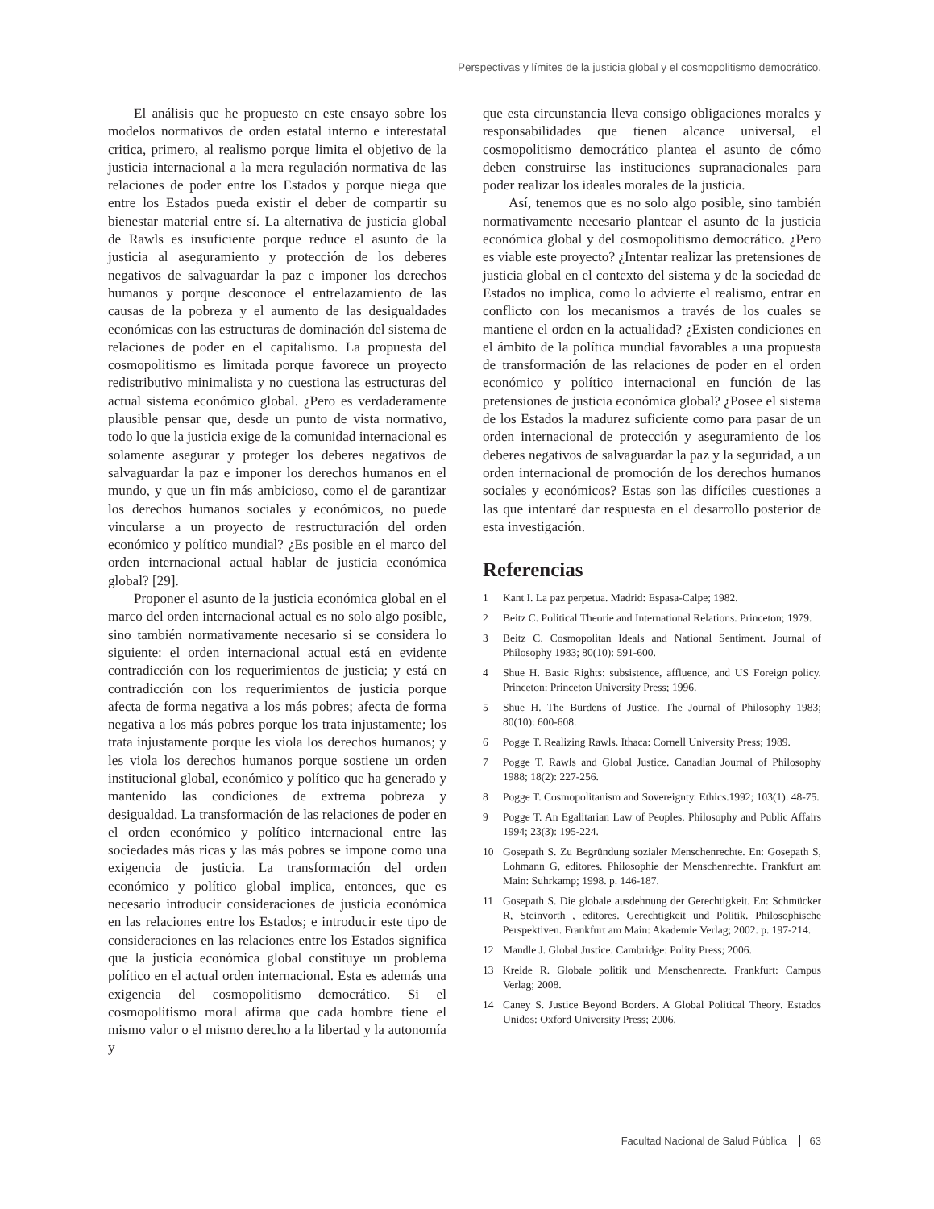Perspectivas y límites de la justicia global y el cosmopolitismo democrático.
El análisis que he propuesto en este ensayo sobre los modelos normativos de orden estatal interno e interestatal critica, primero, al realismo porque limita el objetivo de la justicia internacional a la mera regulación normativa de las relaciones de poder entre los Estados y porque niega que entre los Estados pueda existir el deber de compartir su bienestar material entre sí. La alternativa de justicia global de Rawls es insuficiente porque reduce el asunto de la justicia al aseguramiento y protección de los deberes negativos de salvaguardar la paz e imponer los derechos humanos y porque desconoce el entrelazamiento de las causas de la pobreza y el aumento de las desigualdades económicas con las estructuras de dominación del sistema de relaciones de poder en el capitalismo. La propuesta del cosmopolitismo es limitada porque favorece un proyecto redistributivo minimalista y no cuestiona las estructuras del actual sistema económico global. ¿Pero es verdaderamente plausible pensar que, desde un punto de vista normativo, todo lo que la justicia exige de la comunidad internacional es solamente asegurar y proteger los deberes negativos de salvaguardar la paz e imponer los derechos humanos en el mundo, y que un fin más ambicioso, como el de garantizar los derechos humanos sociales y económicos, no puede vincularse a un proyecto de restructuración del orden económico y político mundial? ¿Es posible en el marco del orden internacional actual hablar de justicia económica global? [29].
Proponer el asunto de la justicia económica global en el marco del orden internacional actual es no solo algo posible, sino también normativamente necesario si se considera lo siguiente: el orden internacional actual está en evidente contradicción con los requerimientos de justicia; y está en contradicción con los requerimientos de justicia porque afecta de forma negativa a los más pobres; afecta de forma negativa a los más pobres porque los trata injustamente; los trata injustamente porque les viola los derechos humanos; y les viola los derechos humanos porque sostiene un orden institucional global, económico y político que ha generado y mantenido las condiciones de extrema pobreza y desigualdad. La transformación de las relaciones de poder en el orden económico y político internacional entre las sociedades más ricas y las más pobres se impone como una exigencia de justicia. La transformación del orden económico y político global implica, entonces, que es necesario introducir consideraciones de justicia económica en las relaciones entre los Estados; e introducir este tipo de consideraciones en las relaciones entre los Estados significa que la justicia económica global constituye un problema político en el actual orden internacional. Esta es además una exigencia del cosmopolitismo democrático. Si el cosmopolitismo moral afirma que cada hombre tiene el mismo valor o el mismo derecho a la libertad y la autonomía y
que esta circunstancia lleva consigo obligaciones morales y responsabilidades que tienen alcance universal, el cosmopolitismo democrático plantea el asunto de cómo deben construirse las instituciones supranacionales para poder realizar los ideales morales de la justicia.
Así, tenemos que es no solo algo posible, sino también normativamente necesario plantear el asunto de la justicia económica global y del cosmopolitismo democrático. ¿Pero es viable este proyecto? ¿Intentar realizar las pretensiones de justicia global en el contexto del sistema y de la sociedad de Estados no implica, como lo advierte el realismo, entrar en conflicto con los mecanismos a través de los cuales se mantiene el orden en la actualidad? ¿Existen condiciones en el ámbito de la política mundial favorables a una propuesta de transformación de las relaciones de poder en el orden económico y político internacional en función de las pretensiones de justicia económica global? ¿Posee el sistema de los Estados la madurez suficiente como para pasar de un orden internacional de protección y aseguramiento de los deberes negativos de salvaguardar la paz y la seguridad, a un orden internacional de promoción de los derechos humanos sociales y económicos? Estas son las difíciles cuestiones a las que intentaré dar respuesta en el desarrollo posterior de esta investigación.
Referencias
1 Kant I. La paz perpetua. Madrid: Espasa-Calpe; 1982.
2 Beitz C. Political Theorie and International Relations. Princeton; 1979.
3 Beitz C. Cosmopolitan Ideals and National Sentiment. Journal of Philosophy 1983; 80(10): 591-600.
4 Shue H. Basic Rights: subsistence, affluence, and US Foreign policy. Princeton: Princeton University Press; 1996.
5 Shue H. The Burdens of Justice. The Journal of Philosophy 1983; 80(10): 600-608.
6 Pogge T. Realizing Rawls. Ithaca: Cornell University Press; 1989.
7 Pogge T. Rawls and Global Justice. Canadian Journal of Philosophy 1988; 18(2): 227-256.
8 Pogge T. Cosmopolitanism and Sovereignty. Ethics.1992; 103(1): 48-75.
9 Pogge T. An Egalitarian Law of Peoples. Philosophy and Public Affairs 1994; 23(3): 195-224.
10 Gosepath S. Zu Begründung sozialer Menschenrechte. En: Gosepath S, Lohmann G, editores. Philosophie der Menschenrechte. Frankfurt am Main: Suhrkamp; 1998. p. 146-187.
11 Gosepath S. Die globale ausdehnung der Gerechtigkeit. En: Schmücker R, Steinvorth , editores. Gerechtigkeit und Politik. Philosophische Perspektiven. Frankfurt am Main: Akademie Verlag; 2002. p. 197-214.
12 Mandle J. Global Justice. Cambridge: Polity Press; 2006.
13 Kreide R. Globale politik und Menschenrecte. Frankfurt: Campus Verlag; 2008.
14 Caney S. Justice Beyond Borders. A Global Political Theory. Estados Unidos: Oxford University Press; 2006.
Facultad Nacional de Salud Pública 63